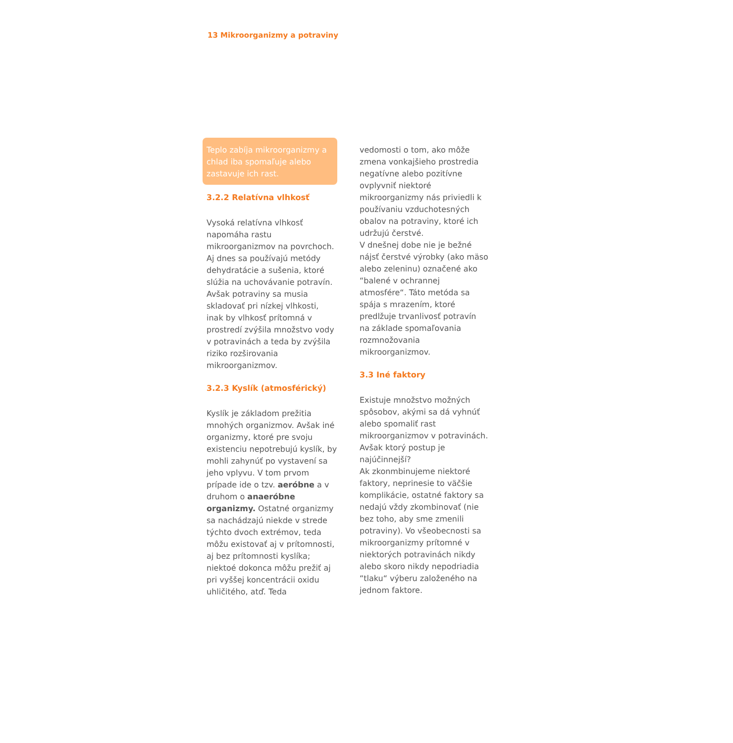13 Mikroorganizmy a potraviny
Teplo zabíja mikroorganizmy a chlad iba spomaľuje alebo zastavuje ich rast.
3.2.2 Relatívna vlhkosť
Vysoká relatívna vlhkosť napomáha rastu mikroorganizmov na povrchoch. Aj dnes sa používajú metódy dehydratácie a sušenia, ktoré slúžia na uchovávanie potravín. Avšak potraviny sa musia skladovať pri nízkej vlhkosti, inak by vlhkosť prítomná v prostredí zvýšila množstvo vody v potravinách a teda by zvýšila riziko rozširovania mikroorganizmov.
3.2.3 Kyslík (atmosférický)
Kyslík je základom prežitia mnohých organizmov. Avšak iné organizmy, ktoré pre svoju existenciu nepotrebujú kyslík, by mohli zahynúť po vystavení sa jeho vplyvu. V tom prvom prípade ide o tzv. aeróbne a v druhom o anaeróbne organizmy. Ostatné organizmy sa nachádzajú niekde v strede týchto dvoch extrémov, teda môžu existovať aj v prítomnosti, aj bez prítomnosti kyslíka; niektoé dokonca môžu prežiť aj pri vyššej koncentrácii oxidu uhličitého, atď. Teda
vedomosti o tom, ako môže zmena vonkajšieho prostredia negatívne alebo pozitívne ovplyvniť niektoré mikroorganizmy nás priviedli k používaniu vzduchotesných obalov na potraviny, ktoré ich udržujú čerstvé.
V dnešnej dobe nie je bežné nájsť čerstvé výrobky (ako mäso alebo zeleninu) označené ako “balené v ochrannej atmosfére“. Táto metóda sa spája s mrazením, ktoré predlžuje trvanlivosť potravín na základe spomaľovania rozmnožovania mikroorganizmov.
3.3 Iné faktory
Existuje množstvo možných spôsobov, akými sa dá vyhnúť alebo spomaliť rast mikroorganizmov v potravinách. Avšak ktorý postup je najúčinnejší?
Ak zkonmbinujeme niektoré faktory, neprinesie to väčšie komplikácie, ostatné faktory sa nedajú vždy zkombinovať (nie bez toho, aby sme zmenili potraviny). Vo všeobecnosti sa mikroorganizmy prítomné v niektorých potravinách nikdy alebo skoro nikdy nepodriadia “tlaku“ výberu založeného na jednom faktore.